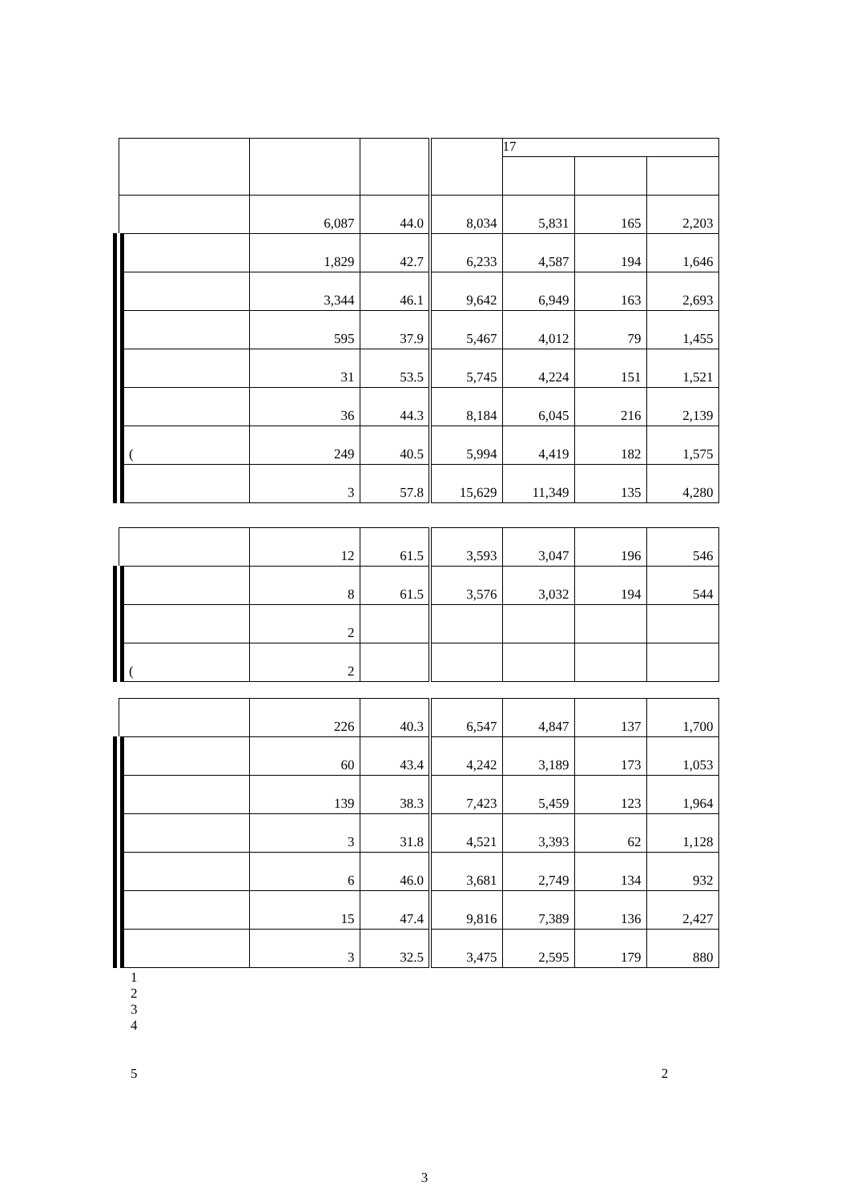| | | | | 17 | | |
| --- | --- | --- | --- | --- | --- | --- |
| | 6,087 | 44.0 | 8,034 | 5,831 | 165 | 2,203 |
| | 1,829 | 42.7 | 6,233 | 4,587 | 194 | 1,646 |
| | 3,344 | 46.1 | 9,642 | 6,949 | 163 | 2,693 |
| | 595 | 37.9 | 5,467 | 4,012 | 79 | 1,455 |
| | 31 | 53.5 | 5,745 | 4,224 | 151 | 1,521 |
| | 36 | 44.3 | 8,184 | 6,045 | 216 | 2,139 |
| ( | 249 | 40.5 | 5,994 | 4,419 | 182 | 1,575 |
| | 3 | 57.8 | 15,629 | 11,349 | 135 | 4,280 |
| | 12 | 61.5 | 3,593 | 3,047 | 196 | 546 |
| | 8 | 61.5 | 3,576 | 3,032 | 194 | 544 |
| | 2 | | | | | |
| ( | 2 | | | | | |
| | 226 | 40.3 | 6,547 | 4,847 | 137 | 1,700 |
| | 60 | 43.4 | 4,242 | 3,189 | 173 | 1,053 |
| | 139 | 38.3 | 7,423 | 5,459 | 123 | 1,964 |
| | 3 | 31.8 | 4,521 | 3,393 | 62 | 1,128 |
| | 6 | 46.0 | 3,681 | 2,749 | 134 | 932 |
| | 15 | 47.4 | 9,816 | 7,389 | 136 | 2,427 |
| | 3 | 32.5 | 3,475 | 2,595 | 179 | 880 |
1
2
3
4
5 2
3